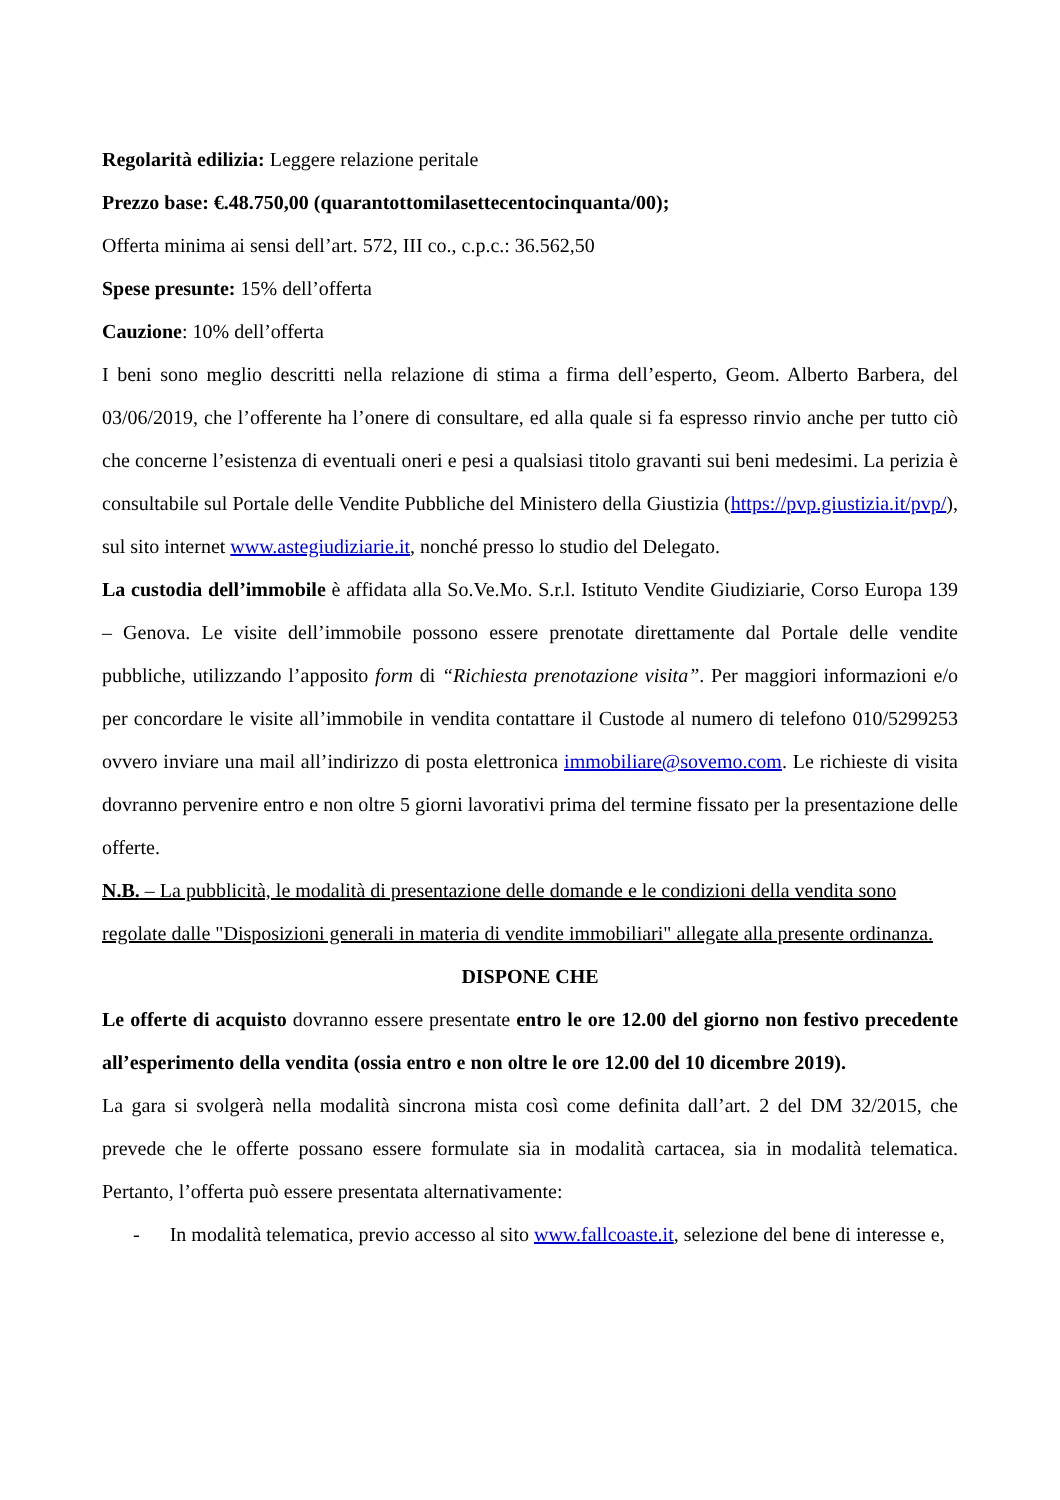Regolarità edilizia: Leggere relazione peritale
Prezzo base: €.48.750,00 (quarantottomilasettecentocinquanta/00);
Offerta minima ai sensi dell’art. 572, III co., c.p.c.: 36.562,50
Spese presunte: 15% dell’offerta
Cauzione: 10% dell’offerta
I beni sono meglio descritti nella relazione di stima a firma dell’esperto, Geom. Alberto Barbera, del 03/06/2019, che l’offerente ha l’onere di consultare, ed alla quale si fa espresso rinvio anche per tutto ciò che concerne l’esistenza di eventuali oneri e pesi a qualsiasi titolo gravanti sui beni medesimi. La perizia è consultabile sul Portale delle Vendite Pubbliche del Ministero della Giustizia (https://pvp.giustizia.it/pvp/), sul sito internet www.astegiudiziarie.it, nonché presso lo studio del Delegato.
La custodia dell’immobile è affidata alla So.Ve.Mo. S.r.l. Istituto Vendite Giudiziarie, Corso Europa 139 – Genova. Le visite dell’immobile possono essere prenotate direttamente dal Portale delle vendite pubbliche, utilizzando l’apposito form di “Richiesta prenotazione visita”. Per maggiori informazioni e/o per concordare le visite all’immobile in vendita contattare il Custode al numero di telefono 010/5299253 ovvero inviare una mail all’indirizzo di posta elettronica immobiliare@sovemo.com. Le richieste di visita dovranno pervenire entro e non oltre 5 giorni lavorativi prima del termine fissato per la presentazione delle offerte.
N.B. – La pubblicità, le modalità di presentazione delle domande e le condizioni della vendita sono regolate dalle "Disposizioni generali in materia di vendite immobiliari" allegate alla presente ordinanza.
DISPONE CHE
Le offerte di acquisto dovranno essere presentate entro le ore 12.00 del giorno non festivo precedente all’esperimento della vendita (ossia entro e non oltre le ore 12.00 del 10 dicembre 2019).
La gara si svolgerà nella modalità sincrona mista così come definita dall’art. 2 del DM 32/2015, che prevede che le offerte possano essere formulate sia in modalità cartacea, sia in modalità telematica. Pertanto, l’offerta può essere presentata alternativamente:
- In modalità telematica, previo accesso al sito www.fallcoaste.it, selezione del bene di interesse e,